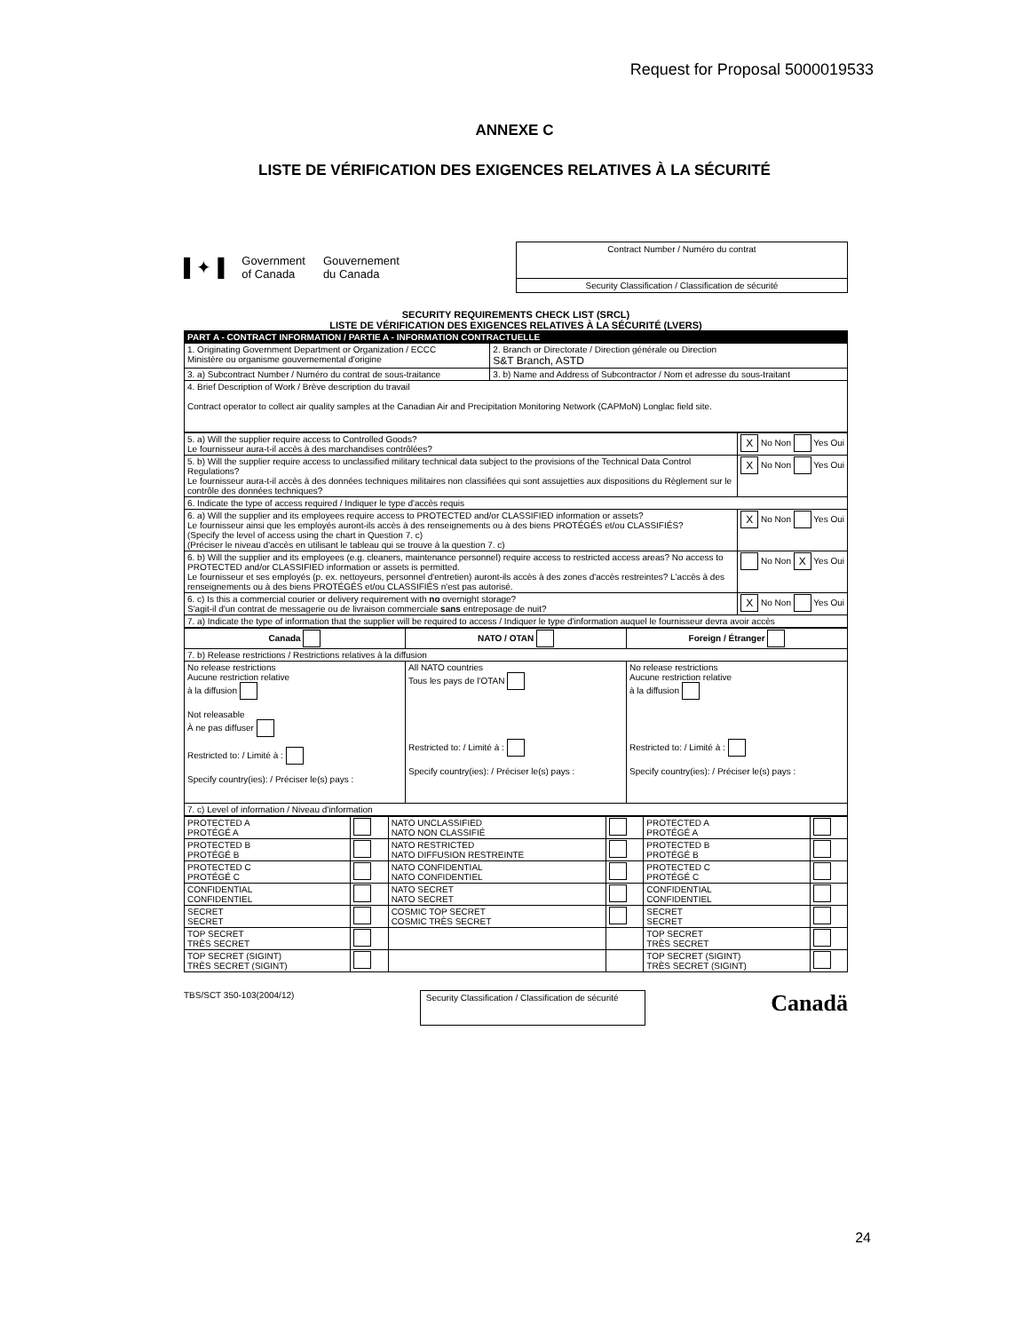Request for Proposal 5000019533
ANNEXE C
LISTE DE VÉRIFICATION DES EXIGENCES RELATIVES À LA SÉCURITÉ
▌✦▐ Government
of Canada Gouvernement
du Canada
Contract Number / Numéro du contrat
Security Classification / Classification de sécurité
SECURITY REQUIREMENTS CHECK LIST (SRCL)
LISTE DE VÉRIFICATION DES EXIGENCES RELATIVES À LA SÉCURITÉ (LVERS)
| PART A - CONTRACT INFORMATION / PARTIE A - INFORMATION CONTRACTUELLE | | |
| 1. Originating Government Department or Organization / ECCC Ministère ou organisme gouvernemental d'origine | | 2. Branch or Directorate / Direction générale ou Direction S&T Branch, ASTD |
| 3. a) Subcontract Number / Numéro du contrat de sous-traitance | 3. b) Name and Address of Subcontractor / Nom et adresse du sous-traitant | |
| 4. Brief Description of Work / Brève description du travail Contract operator to collect air quality samples at the Canadian Air and Precipitation Monitoring Network (CAPMoN) Longlac field site. | | |
| 5. a) Will the supplier require access to Controlled Goods? Le fournisseur aura-t-il accès à des marchandises contrôlées? | X No Non Yes Oui |
| 5. b) Will the supplier require access to unclassified military technical data subject to the provisions of the Technical Data Control Regulations? Le fournisseur aura-t-il accès à des données techniques militaires non classifiées qui sont assujetties aux dispositions du Règlement sur le contrôle des données techniques? | X No Non Yes Oui |
| 6. Indicate the type of access required / Indiquer le type d'accès requis | |
| 6. a) Will the supplier and its employees require access to PROTECTED and/or CLASSIFIED information or assets? Le fournisseur ainsi que les employés auront-ils accès à des renseignements ou à des biens PROTÉGÉS et/ou CLASSIFIÉS? (Specify the level of access using the chart in Question 7. c) (Préciser le niveau d'accès en utilisant le tableau qui se trouve à la question 7. c) | X No Non Yes Oui |
| 6. b) Will the supplier and its employees (e.g. cleaners, maintenance personnel) require access to restricted access areas? No access to PROTECTED and/or CLASSIFIED information or assets is permitted. Le fournisseur et ses employés (p. ex. nettoyeurs, personnel d'entretien) auront-ils accès à des zones d'accès restreintes? L'accès à des renseignements ou à des biens PROTÉGÉS et/ou CLASSIFIÉS n'est pas autorisé. | No Non X Yes Oui |
| 6. c) Is this a commercial courier or delivery requirement with no overnight storage? S'agit-il d'un contrat de messagerie ou de livraison commerciale sans entreposage de nuit? | X No Non Yes Oui |
| 7. a) Indicate the type of information that the supplier will be required to access / Indiquer le type d'information auquel le fournisseur devra avoir accès | |
| Canada | NATO / OTAN | Foreign / Étranger |
| 7. b) Release restrictions / Restrictions relatives à la diffusion | | |
| No release restrictions Aucune restriction relative à la diffusion Not releasable À ne pas diffuser Restricted to: / Limité à : Specify country(ies): / Préciser le(s) pays : | All NATO countries Tous les pays de l'OTAN Restricted to: / Limité à : Specify country(ies): / Préciser le(s) pays : | No release restrictions Aucune restriction relative à la diffusion Restricted to: / Limité à : Specify country(ies): / Préciser le(s) pays : |
| 7. c) Level of information / Niveau d'information | | |
| PROTECTED A PROTÉGÉ A | | NATO UNCLASSIFIED NATO NON CLASSIFIÉ | | PROTECTED A PROTÉGÉ A | |
| PROTECTED B PROTÉGÉ B | | NATO RESTRICTED NATO DIFFUSION RESTREINTE | | PROTECTED B PROTÉGÉ B | |
| PROTECTED C PROTÉGÉ C | | NATO CONFIDENTIAL NATO CONFIDENTIEL | | PROTECTED C PROTÉGÉ C | |
| CONFIDENTIAL CONFIDENTIEL | | NATO SECRET NATO SECRET | | CONFIDENTIAL CONFIDENTIEL | |
| SECRET SECRET | | COSMIC TOP SECRET COSMIC TRÈS SECRET | | SECRET SECRET | |
| TOP SECRET TRÈS SECRET | | | | TOP SECRET TRÈS SECRET | |
| TOP SECRET (SIGINT) TRÈS SECRET (SIGINT) | | | | TOP SECRET (SIGINT) TRÈS SECRET (SIGINT) | |
TBS/SCT 350-103(2004/12)
Security Classification / Classification de sécurité
Canadä
24